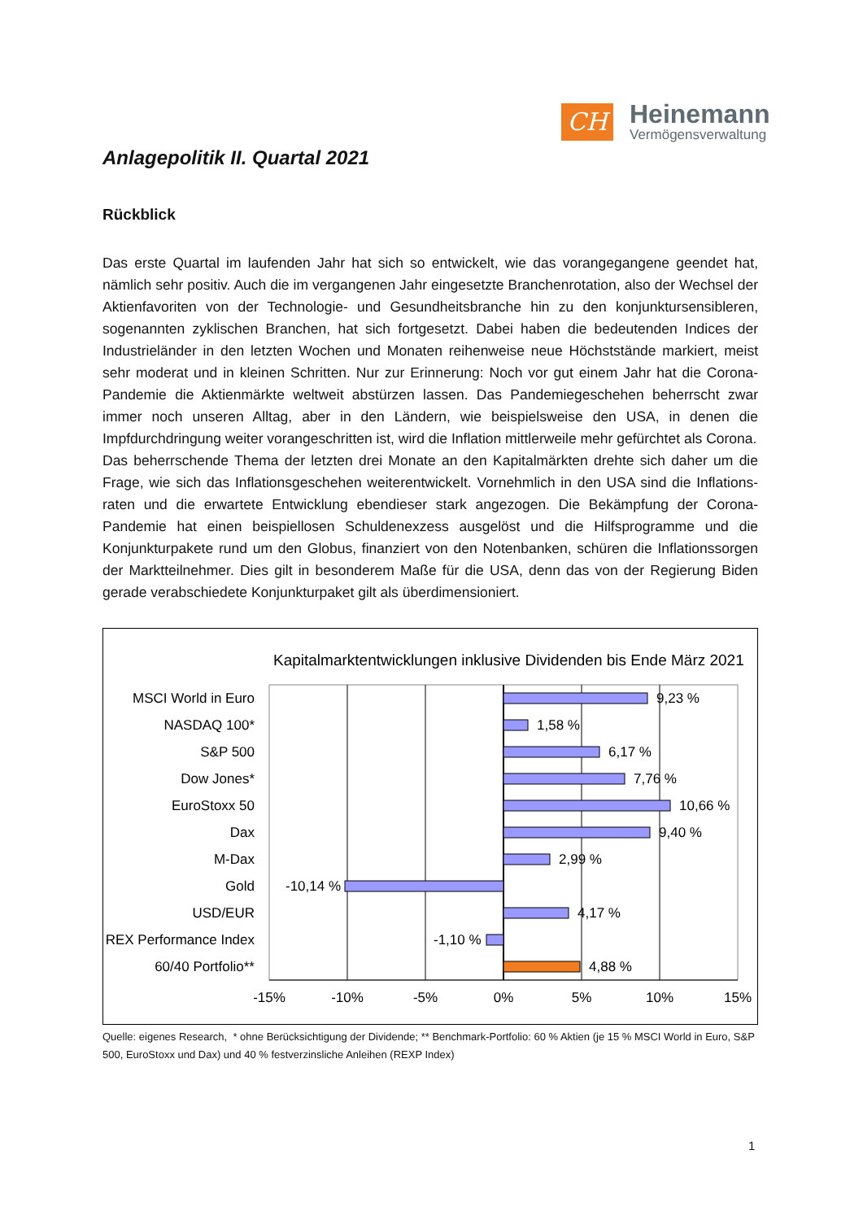CH
Heinemann
Vermögensverwaltung
Anlagepolitik II. Quartal 2021
Rückblick
Das erste Quartal im laufenden Jahr hat sich so entwickelt, wie das vorangegangene geendet hat, nämlich sehr positiv. Auch die im vergangenen Jahr eingesetzte Branchenrotation, also der Wechsel der Aktienfavoriten von der Technologie- und Gesundheitsbranche hin zu den konjunktursensibleren, sogenannten zyklischen Branchen, hat sich fortgesetzt. Dabei haben die bedeutenden Indices der Industrieländer in den letzten Wochen und Monaten reihenweise neue Höchststände markiert, meist sehr moderat und in kleinen Schritten. Nur zur Erinnerung: Noch vor gut einem Jahr hat die Corona-Pandemie die Aktienmärkte weltweit abstürzen lassen. Das Pandemiegeschehen beherrscht zwar immer noch unseren Alltag, aber in den Ländern, wie beispielsweise den USA, in denen die Impfdurchdringung weiter vorangeschritten ist, wird die Inflation mittlerweile mehr gefürchtet als Corona.
Das beherrschende Thema der letzten drei Monate an den Kapitalmärkten drehte sich daher um die Frage, wie sich das Inflationsgeschehen weiterentwickelt. Vornehmlich in den USA sind die Inflations-raten und die erwartete Entwicklung ebendieser stark angezogen. Die Bekämpfung der Corona-Pandemie hat einen beispiellosen Schuldenexzess ausgelöst und die Hilfsprogramme und die Konjunkturpakete rund um den Globus, finanziert von den Notenbanken, schüren die Inflationssorgen der Marktteilnehmer. Dies gilt in besonderem Maße für die USA, denn das von der Regierung Biden gerade verabschiedete Konjunkturpaket gilt als überdimensioniert.
Kapitalmarktentwicklungen inklusive Dividenden bis Ende März 2021
MSCI World in Euro
NASDAQ 100*
S&P 500
Dow Jones*
EuroStoxx 50
Dax
M-Dax
Gold
USD/EUR
REX Performance Index
60/40 Portfolio**
9,23 %
1,58 %
6,17 %
7,76 %
10,66 %
9,40 %
2,99 %
-10,14 %
4,17 %
-1,10 %
4,88 %
-15%
-10%
-5%
0%
5%
10%
15%
Quelle: eigenes Research, * ohne Berücksichtigung der Dividende; ** Benchmark-Portfolio: 60 % Aktien (je 15 % MSCI World in Euro, S&P 500, EuroStoxx und Dax) und 40 % festverzinsliche Anleihen (REXP Index)
1